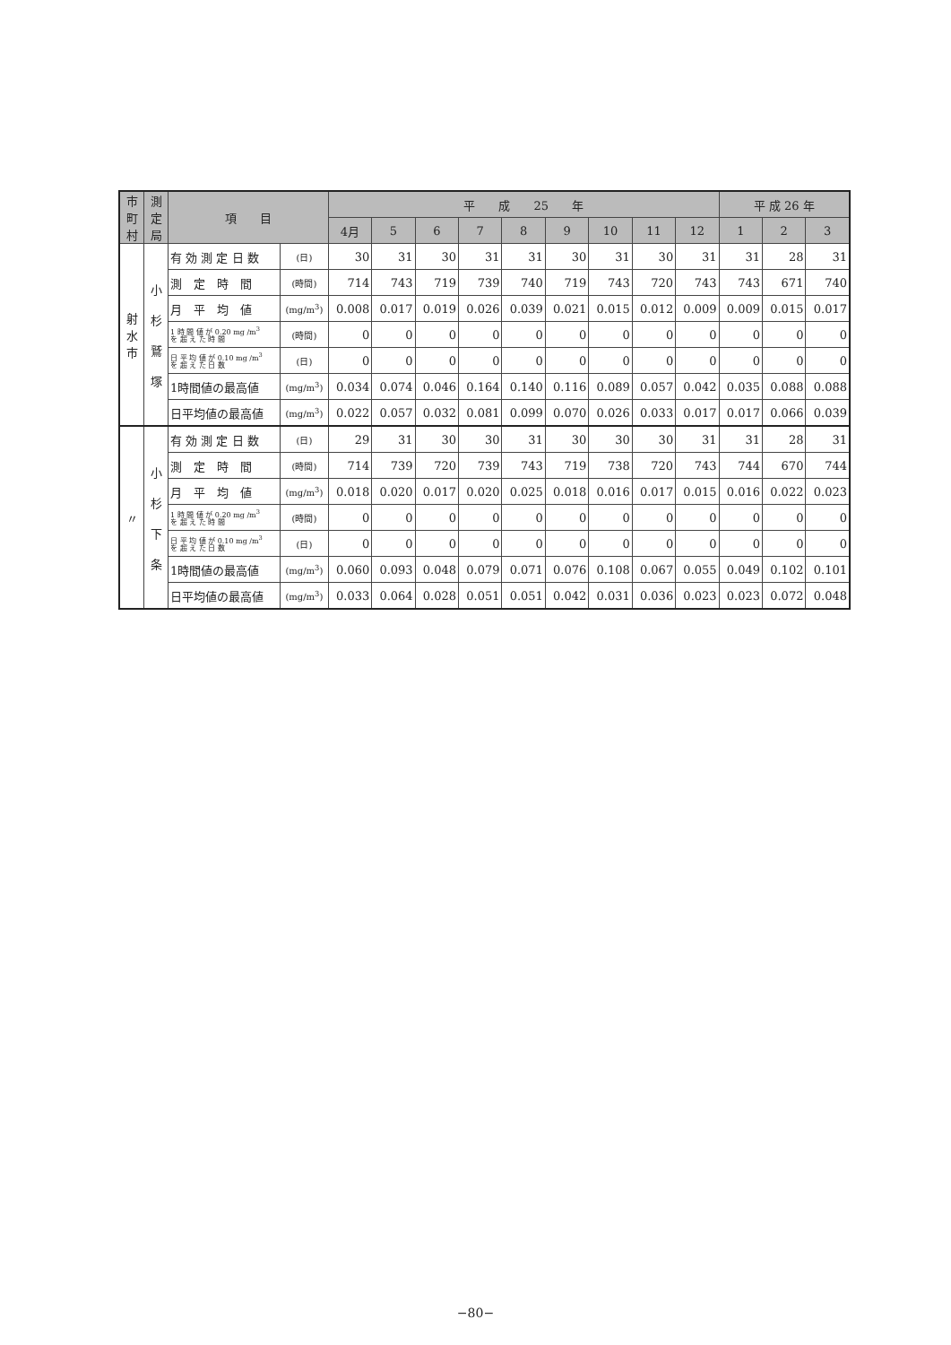| 市町村 | 測定局 | 項 目 | | 平 成 25 年 | | | | | | | | | 平 成 26 年 | | |
| --- | --- | --- | --- | --- | --- | --- | --- | --- | --- | --- | --- | --- | --- | --- | --- |
| | | | | 4月 | 5 | 6 | 7 | 8 | 9 | 10 | 11 | 12 | 1 | 2 | 3 |
| 射水市 | 小 杉 鷲 塚 | 有 効 測 定 日 数 | (日) | 30 | 31 | 30 | 31 | 31 | 30 | 31 | 30 | 31 | 31 | 28 | 31 |
| | | 測 定 時 間 | (時間) | 714 | 743 | 719 | 739 | 740 | 719 | 743 | 720 | 743 | 743 | 671 | 740 |
| | | 月 平 均 値 | (mg/m<sup>3</sup>) | 0.008 | 0.017 | 0.019 | 0.026 | 0.039 | 0.021 | 0.015 | 0.012 | 0.009 | 0.009 | 0.015 | 0.017 |
| | | 1 時 間 値 が 0.20 mg /m<sup>3</sup> を 超 え た 時 間 | (時間) | 0 | 0 | 0 | 0 | 0 | 0 | 0 | 0 | 0 | 0 | 0 | 0 |
| | | 日 平 均 値 が 0.10 mg /m<sup>3</sup> を 超 え た 日 数 | (日) | 0 | 0 | 0 | 0 | 0 | 0 | 0 | 0 | 0 | 0 | 0 | 0 |
| | | 1時間値の最高値 | (mg/m<sup>3</sup>) | 0.034 | 0.074 | 0.046 | 0.164 | 0.140 | 0.116 | 0.089 | 0.057 | 0.042 | 0.035 | 0.088 | 0.088 |
| | | 日平均値の最高値 | (mg/m<sup>3</sup>) | 0.022 | 0.057 | 0.032 | 0.081 | 0.099 | 0.070 | 0.026 | 0.033 | 0.017 | 0.017 | 0.066 | 0.039 |
| 〃 | 小 杉 下 条 | 有 効 測 定 日 数 | (日) | 29 | 31 | 30 | 30 | 31 | 30 | 30 | 30 | 31 | 31 | 28 | 31 |
| | | 測 定 時 間 | (時間) | 714 | 739 | 720 | 739 | 743 | 719 | 738 | 720 | 743 | 744 | 670 | 744 |
| | | 月 平 均 値 | (mg/m<sup>3</sup>) | 0.018 | 0.020 | 0.017 | 0.020 | 0.025 | 0.018 | 0.016 | 0.017 | 0.015 | 0.016 | 0.022 | 0.023 |
| | | 1 時 間 値 が 0.20 mg /m<sup>3</sup> を 超 え た 時 間 | (時間) | 0 | 0 | 0 | 0 | 0 | 0 | 0 | 0 | 0 | 0 | 0 | 0 |
| | | 日 平 均 値 が 0.10 mg /m<sup>3</sup> を 超 え た 日 数 | (日) | 0 | 0 | 0 | 0 | 0 | 0 | 0 | 0 | 0 | 0 | 0 | 0 |
| | | 1時間値の最高値 | (mg/m<sup>3</sup>) | 0.060 | 0.093 | 0.048 | 0.079 | 0.071 | 0.076 | 0.108 | 0.067 | 0.055 | 0.049 | 0.102 | 0.101 |
| | | 日平均値の最高値 | (mg/m<sup>3</sup>) | 0.033 | 0.064 | 0.028 | 0.051 | 0.051 | 0.042 | 0.031 | 0.036 | 0.023 | 0.023 | 0.072 | 0.048 |
−80−